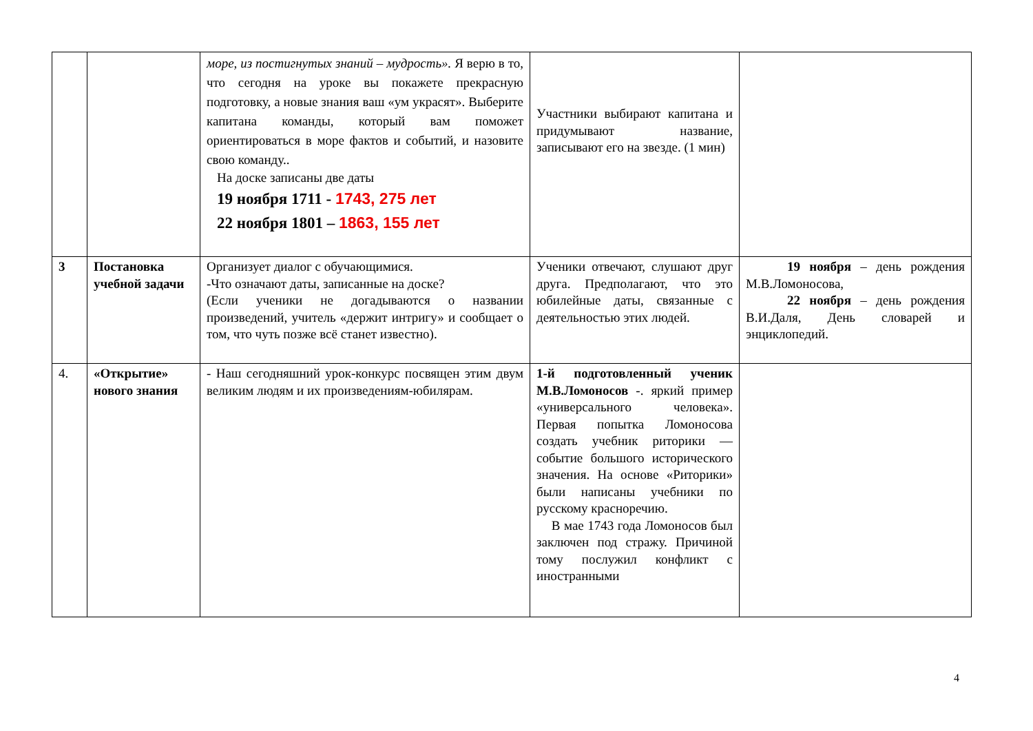| | | море, из постигнутых знаний – мудрость». Я верю в то, что сегодня на уроке вы покажете прекрасную подготовку, а новые знания ваш «ум украсят». Выберите капитана команды, который вам поможет ориентироваться в море фактов и событий, и назовите свою команду.. На доске записаны две даты 19 ноября 1711 - 1743, 275 лет 22 ноября 1801 – 1863, 155 лет | Участники выбирают капитана и придумывают название, записывают его на звезде. (1 мин) | |
| 3 | Постановка учебной задачи | Организует диалог с обучающимися. -Что означают даты, записанные на доске? (Если ученики не догадываются о названии произведений, учитель «держит интригу» и сообщает о том, что чуть позже всё станет известно). | Ученики отвечают, слушают друг друга. Предполагают, что это юбилейные даты, связанные с деятельностью этих людей. | 19 ноября – день рождения М.В.Ломоносова, 22 ноября – день рождения В.И.Даля, День словарей и энциклопедий. |
| 4. | «Открытие» нового знания | - Наш сегодняшний урок-конкурс посвящен этим двум великим людям и их произведениям-юбилярам. | 1-й подготовленный ученик М.В.Ломоносов -. яркий пример «универсального человека». Первая попытка Ломоносова создать учебник риторики — событие большого исторического значения. На основе «Риторики» были написаны учебники по русскому красноречию. В мае 1743 года Ломоносов был заключен под стражу. Причиной тому послужил конфликт с иностранными | |
4